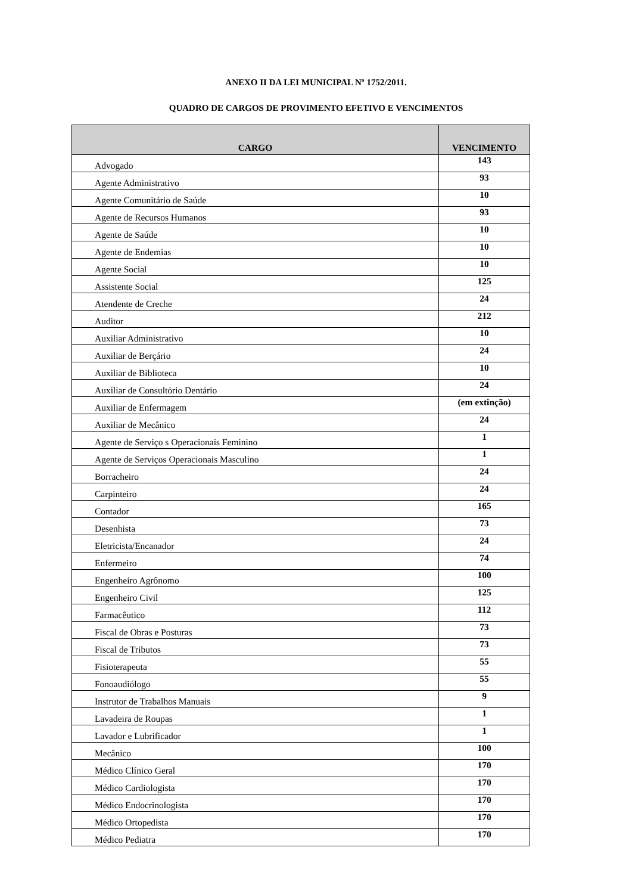ANEXO II DA LEI MUNICIPAL Nº 1752/2011.
QUADRO DE CARGOS DE PROVIMENTO EFETIVO E VENCIMENTOS
| CARGO | VENCIMENTO |
| --- | --- |
| Advogado | 143 |
| Agente Administrativo | 93 |
| Agente Comunitário de Saúde | 10 |
| Agente de Recursos Humanos | 93 |
| Agente de Saúde | 10 |
| Agente de Endemias | 10 |
| Agente Social | 10 |
| Assistente Social | 125 |
| Atendente de Creche | 24 |
| Auditor | 212 |
| Auxiliar Administrativo | 10 |
| Auxiliar de Berçário | 24 |
| Auxiliar de Biblioteca | 10 |
| Auxiliar de Consultório Dentário | 24 |
| Auxiliar de Enfermagem | (em extinção) |
| Auxiliar de Mecânico | 24 |
| Agente de Serviço s Operacionais Feminino | 1 |
| Agente de Serviços Operacionais Masculino | 1 |
| Borracheiro | 24 |
| Carpinteiro | 24 |
| Contador | 165 |
| Desenhista | 73 |
| Eletricista/Encanador | 24 |
| Enfermeiro | 74 |
| Engenheiro Agrônomo | 100 |
| Engenheiro Civil | 125 |
| Farmacêutico | 112 |
| Fiscal de Obras e Posturas | 73 |
| Fiscal de Tributos | 73 |
| Fisioterapeuta | 55 |
| Fonoaudiólogo | 55 |
| Instrutor de Trabalhos Manuais | 9 |
| Lavadeira de Roupas | 1 |
| Lavador e Lubrificador | 1 |
| Mecânico | 100 |
| Médico Clínico Geral | 170 |
| Médico Cardiologista | 170 |
| Médico Endocrinologista | 170 |
| Médico Ortopedista | 170 |
| Médico Pediatra | 170 |